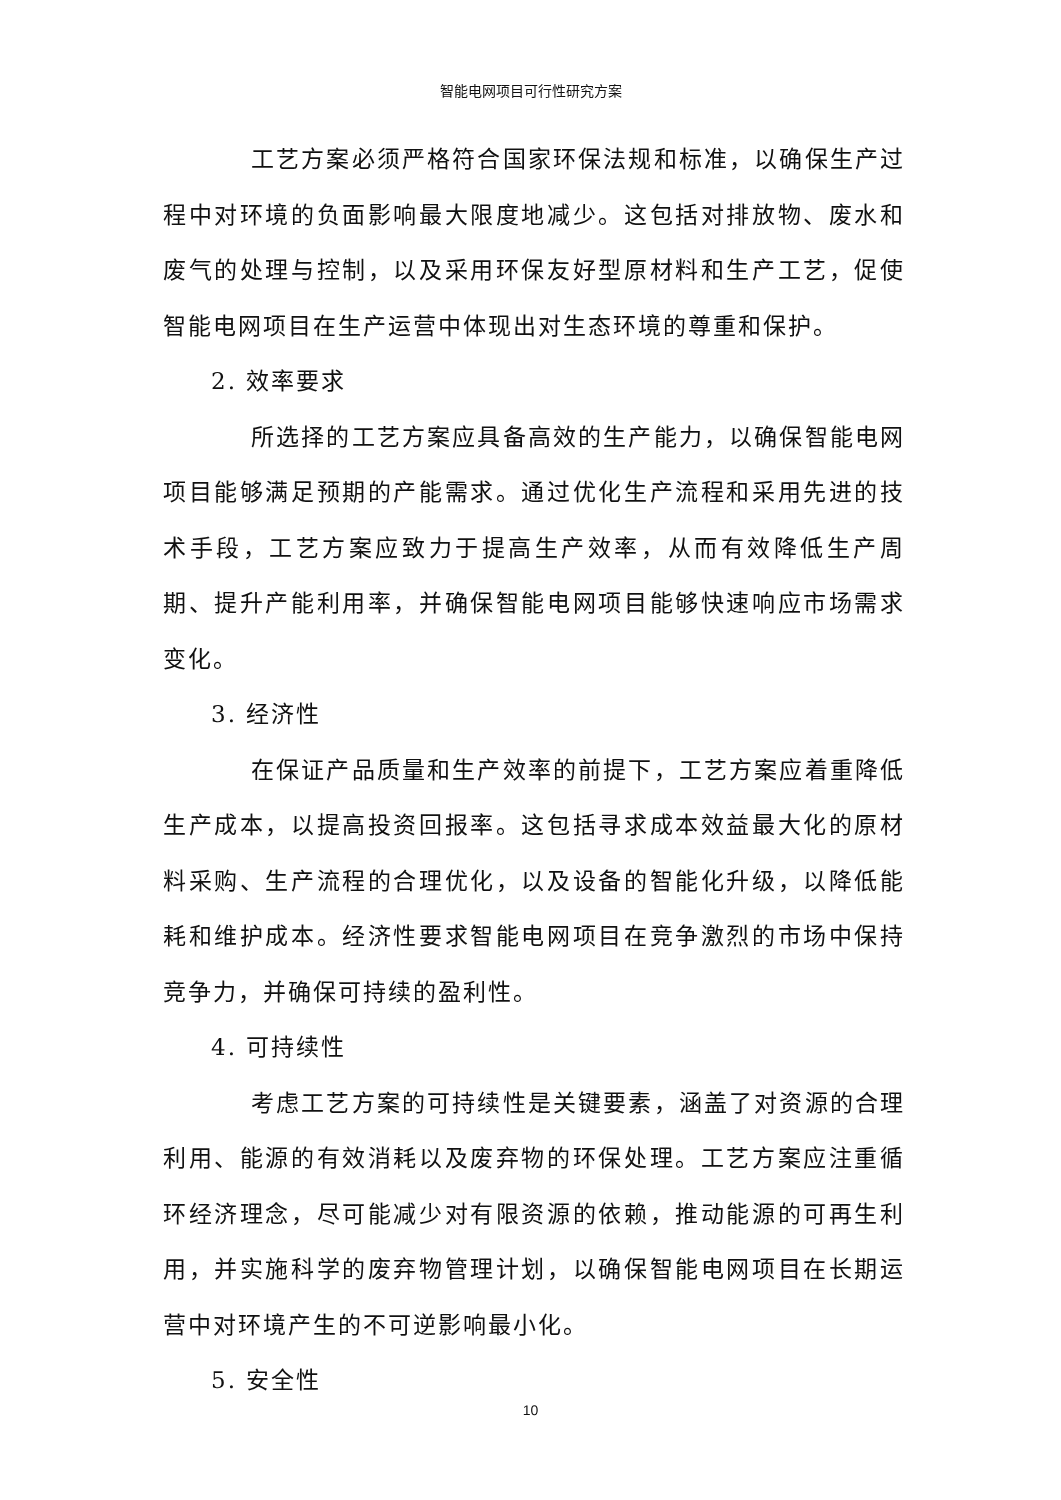智能电网项目可行性研究方案
工艺方案必须严格符合国家环保法规和标准，以确保生产过程中对环境的负面影响最大限度地减少。这包括对排放物、废水和废气的处理与控制，以及采用环保友好型原材料和生产工艺，促使智能电网项目在生产运营中体现出对生态环境的尊重和保护。
2. 效率要求
所选择的工艺方案应具备高效的生产能力，以确保智能电网项目能够满足预期的产能需求。通过优化生产流程和采用先进的技术手段，工艺方案应致力于提高生产效率，从而有效降低生产周期、提升产能利用率，并确保智能电网项目能够快速响应市场需求变化。
3. 经济性
在保证产品质量和生产效率的前提下，工艺方案应着重降低生产成本，以提高投资回报率。这包括寻求成本效益最大化的原材料采购、生产流程的合理优化，以及设备的智能化升级，以降低能耗和维护成本。经济性要求智能电网项目在竞争激烈的市场中保持竞争力，并确保可持续的盈利性。
4. 可持续性
考虑工艺方案的可持续性是关键要素，涵盖了对资源的合理利用、能源的有效消耗以及废弃物的环保处理。工艺方案应注重循环经济理念，尽可能减少对有限资源的依赖，推动能源的可再生利用，并实施科学的废弃物管理计划，以确保智能电网项目在长期运营中对环境产生的不可逆影响最小化。
5. 安全性
10